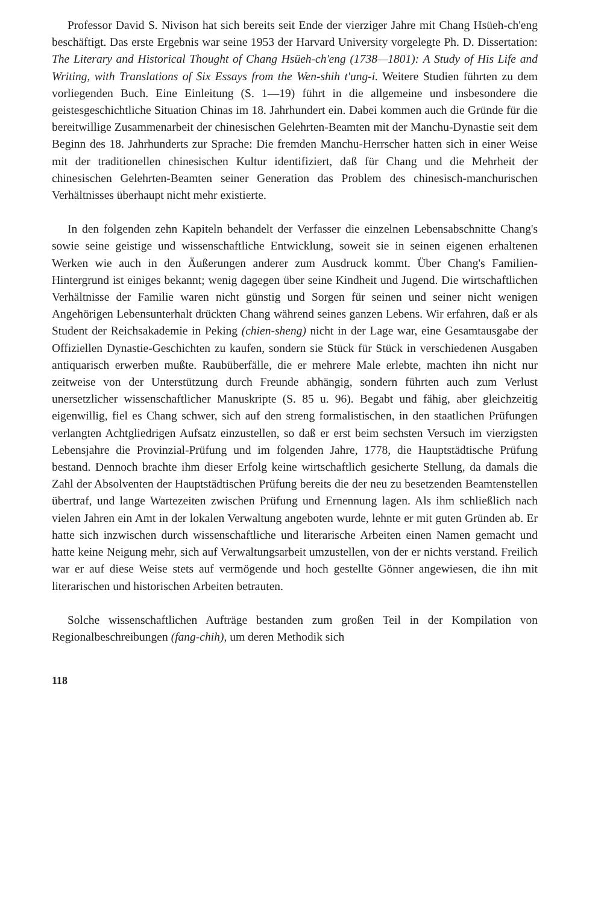Professor David S. Nivison hat sich bereits seit Ende der vierziger Jahre mit Chang Hsüeh-ch'eng beschäftigt. Das erste Ergebnis war seine 1953 der Harvard University vorgelegte Ph. D. Dissertation: The Literary and Historical Thought of Chang Hsüeh-ch'eng (1738—1801): A Study of His Life and Writing, with Translations of Six Essays from the Wen-shih t'ung-i. Weitere Studien führten zu dem vorliegenden Buch. Eine Einleitung (S. 1—19) führt in die allgemeine und insbesondere die geistesgeschichtliche Situation Chinas im 18. Jahrhundert ein. Dabei kommen auch die Gründe für die bereitwillige Zusammenarbeit der chinesischen Gelehrten-Beamten mit der Manchu-Dynastie seit dem Beginn des 18. Jahrhunderts zur Sprache: Die fremden Manchu-Herrscher hatten sich in einer Weise mit der traditionellen chinesischen Kultur identifiziert, daß für Chang und die Mehrheit der chinesischen Gelehrten-Beamten seiner Generation das Problem des chinesisch-manchurischen Verhältnisses überhaupt nicht mehr existierte.
In den folgenden zehn Kapiteln behandelt der Verfasser die einzelnen Lebensabschnitte Chang's sowie seine geistige und wissenschaftliche Entwicklung, soweit sie in seinen eigenen erhaltenen Werken wie auch in den Äußerungen anderer zum Ausdruck kommt. Über Chang's Familien-Hintergrund ist einiges bekannt; wenig dagegen über seine Kindheit und Jugend. Die wirtschaftlichen Verhältnisse der Familie waren nicht günstig und Sorgen für seinen und seiner nicht wenigen Angehörigen Lebensunterhalt drückten Chang während seines ganzen Lebens. Wir erfahren, daß er als Student der Reichsakademie in Peking (chien-sheng) nicht in der Lage war, eine Gesamtausgabe der Offiziellen Dynastie-Geschichten zu kaufen, sondern sie Stück für Stück in verschiedenen Ausgaben antiquarisch erwerben mußte. Raubüberfälle, die er mehrere Male erlebte, machten ihn nicht nur zeitweise von der Unterstützung durch Freunde abhängig, sondern führten auch zum Verlust unersetzlicher wissenschaftlicher Manuskripte (S. 85 u. 96). Begabt und fähig, aber gleichzeitig eigenwillig, fiel es Chang schwer, sich auf den streng formalistischen, in den staatlichen Prüfungen verlangten Achtgliedrigen Aufsatz einzustellen, so daß er erst beim sechsten Versuch im vierzigsten Lebensjahre die Provinzial-Prüfung und im folgenden Jahre, 1778, die Hauptstädtische Prüfung bestand. Dennoch brachte ihm dieser Erfolg keine wirtschaftlich gesicherte Stellung, da damals die Zahl der Absolventen der Hauptstädtischen Prüfung bereits die der neu zu besetzenden Beamtenstellen übertraf, und lange Wartezeiten zwischen Prüfung und Ernennung lagen. Als ihm schließlich nach vielen Jahren ein Amt in der lokalen Verwaltung angeboten wurde, lehnte er mit guten Gründen ab. Er hatte sich inzwischen durch wissenschaftliche und literarische Arbeiten einen Namen gemacht und hatte keine Neigung mehr, sich auf Verwaltungsarbeit umzustellen, von der er nichts verstand. Freilich war er auf diese Weise stets auf vermögende und hoch gestellte Gönner angewiesen, die ihn mit literarischen und historischen Arbeiten betrauten.
Solche wissenschaftlichen Aufträge bestanden zum großen Teil in der Kompilation von Regionalbeschreibungen (fang-chih), um deren Methodik sich
118